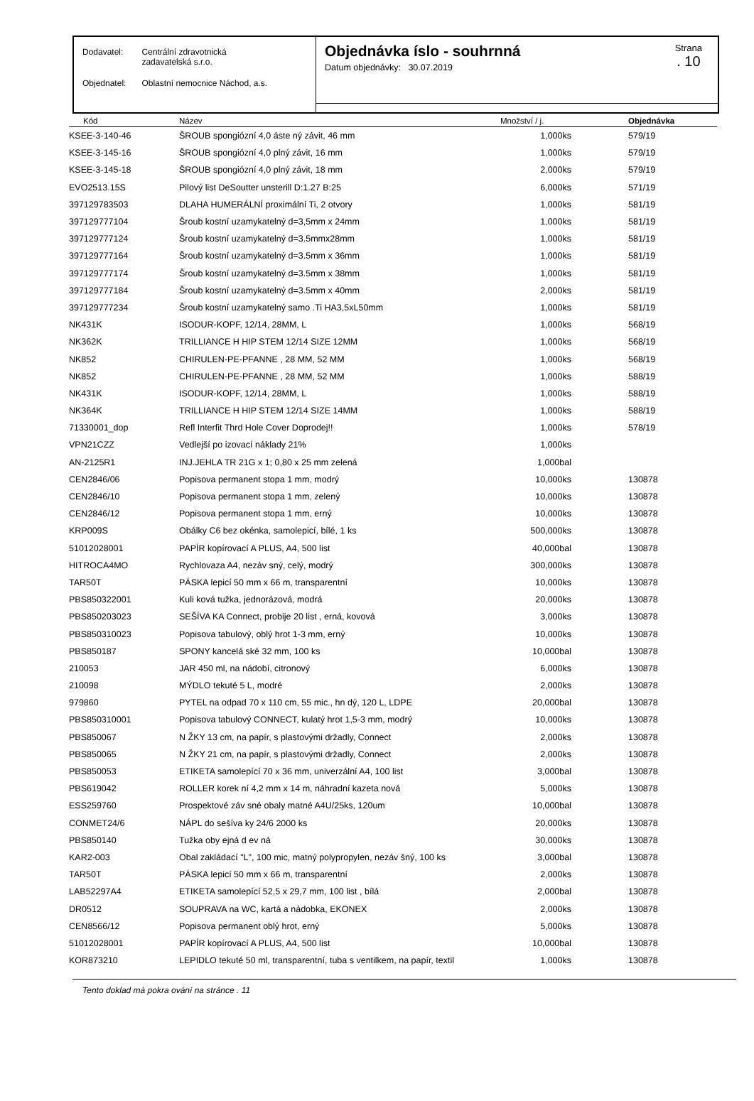| Dodavatel: | Centrální zdravotnická zadavatelská s.r.o. |
| Objednatel: | Oblastní nemocnice Náchod, a.s. |
Objednávka íslo - souhrnná
Datum objednávky: 30.07.2019
Strana. 10
| Kód | Název | Množství / j. | Objednávka |
| --- | --- | --- | --- |
| KSEE-3-140-46 | ŠROUB spongiózní 4,0 áste ný závit, 46 mm | 1,000ks | 579/19 |
| KSEE-3-145-16 | ŠROUB spongiózní 4,0 plný závit, 16 mm | 1,000ks | 579/19 |
| KSEE-3-145-18 | ŠROUB spongiózní 4,0 plný závit, 18 mm | 2,000ks | 579/19 |
| EVO2513.15S | Pilový list DeSoutter unsterill D:1.27 B:25 | 6,000ks | 571/19 |
| 397129783503 | DLAHA HUMERÁLNÍ proximální Ti, 2 otvory | 1,000ks | 581/19 |
| 397129777104 | Šroub kostní uzamykatelný d=3,5mm x 24mm | 1,000ks | 581/19 |
| 397129777124 | Šroub kostní uzamykatelný d=3.5mmx28mm | 1,000ks | 581/19 |
| 397129777164 | Šroub kostní uzamykatelný d=3.5mm x 36mm | 1,000ks | 581/19 |
| 397129777174 | Šroub kostní uzamykatelný d=3.5mm x 38mm | 1,000ks | 581/19 |
| 397129777184 | Šroub kostní uzamykatelný d=3.5mm x 40mm | 2,000ks | 581/19 |
| 397129777234 | Šroub kostní uzamykatelný samo .Ti HA3,5xL50mm | 1,000ks | 581/19 |
| NK431K | ISODUR-KOPF, 12/14, 28MM, L | 1,000ks | 568/19 |
| NK362K | TRILLIANCE H HIP STEM 12/14 SIZE 12MM | 1,000ks | 568/19 |
| NK852 | CHIRULEN-PE-PFANNE , 28 MM, 52 MM | 1,000ks | 568/19 |
| NK852 | CHIRULEN-PE-PFANNE , 28 MM, 52 MM | 1,000ks | 588/19 |
| NK431K | ISODUR-KOPF, 12/14, 28MM, L | 1,000ks | 588/19 |
| NK364K | TRILLIANCE H HIP STEM 12/14 SIZE 14MM | 1,000ks | 588/19 |
| 71330001_dop | Refl Interfit Thrd Hole Cover Doprodej!! | 1,000ks | 578/19 |
| VPN21CZZ | Vedlejší po izovací náklady 21% | 1,000ks | |
| AN-2125R1 | INJ.JEHLA TR 21G x 1; 0,80 x 25 mm zelená | 1,000bal | |
| CEN2846/06 | Popisova permanent stopa 1 mm, modrý | 10,000ks | 130878 |
| CEN2846/10 | Popisova permanent stopa 1 mm, zelený | 10,000ks | 130878 |
| CEN2846/12 | Popisova permanent stopa 1 mm, erný | 10,000ks | 130878 |
| KRP009S | Obálky C6 bez okénka, samolepicí, bílé, 1 ks | 500,000ks | 130878 |
| 51012028001 | PAPÍR kopírovací A PLUS, A4, 500 list | 40,000bal | 130878 |
| HITROCA4MO | Rychlovaza A4, nezáv sný, celý, modrý | 300,000ks | 130878 |
| TAR50T | PÁSKA lepicí 50 mm x 66 m, transparentní | 10,000ks | 130878 |
| PBS850322001 | Kuli ková tužka, jednorázová, modrá | 20,000ks | 130878 |
| PBS850203023 | SEŠÍVA KA Connect, probije 20 list , erná, kovová | 3,000ks | 130878 |
| PBS850310023 | Popisova tabulový, oblý hrot 1-3 mm, erný | 10,000ks | 130878 |
| PBS850187 | SPONY kancelá ské 32 mm, 100 ks | 10,000bal | 130878 |
| 210053 | JAR 450 ml, na nádobí, citronový | 6,000ks | 130878 |
| 210098 | MÝDLO tekuté 5 L, modré | 2,000ks | 130878 |
| 979860 | PYTEL na odpad 70 x 110 cm, 55 mic., hn dý, 120 L, LDPE | 20,000bal | 130878 |
| PBS850310001 | Popisova tabulový CONNECT, kulatý hrot 1,5-3 mm, modrý | 10,000ks | 130878 |
| PBS850067 | N ŽKY 13 cm, na papír, s plastovými držadly, Connect | 2,000ks | 130878 |
| PBS850065 | N ŽKY 21 cm, na papír, s plastovými držadly, Connect | 2,000ks | 130878 |
| PBS850053 | ETIKETA samolepící 70 x 36 mm, univerzální A4, 100 list | 3,000bal | 130878 |
| PBS619042 | ROLLER korek ní 4,2 mm x 14 m, náhradní kazeta nová | 5,000ks | 130878 |
| ESS259760 | Prospektové záv sné obaly matné A4U/25ks, 120um | 10,000bal | 130878 |
| CONMET24/6 | NÁPL do sešíva ky 24/6 2000 ks | 20,000ks | 130878 |
| PBS850140 | Tužka oby ejná d ev ná | 30,000ks | 130878 |
| KAR2-003 | Obal zakládací "L", 100 mic, matný polypropylen, nezáv šný, 100 ks | 3,000bal | 130878 |
| TAR50T | PÁSKA lepicí 50 mm x 66 m, transparentní | 2,000ks | 130878 |
| LAB52297A4 | ETIKETA samolepící 52,5 x 29,7 mm, 100 list , bílá | 2,000bal | 130878 |
| DR0512 | SOUPRAVA na WC, kartá a nádobka, EKONEX | 2,000ks | 130878 |
| CEN8566/12 | Popisova permanent oblý hrot, erný | 5,000ks | 130878 |
| 51012028001 | PAPÍR kopírovací A PLUS, A4, 500 list | 10,000bal | 130878 |
| KOR873210 | LEPIDLO tekuté 50 ml, transparentní, tuba s ventilkem, na papír, textil | 1,000ks | 130878 |
Tento doklad má pokra ování na stránce . 11